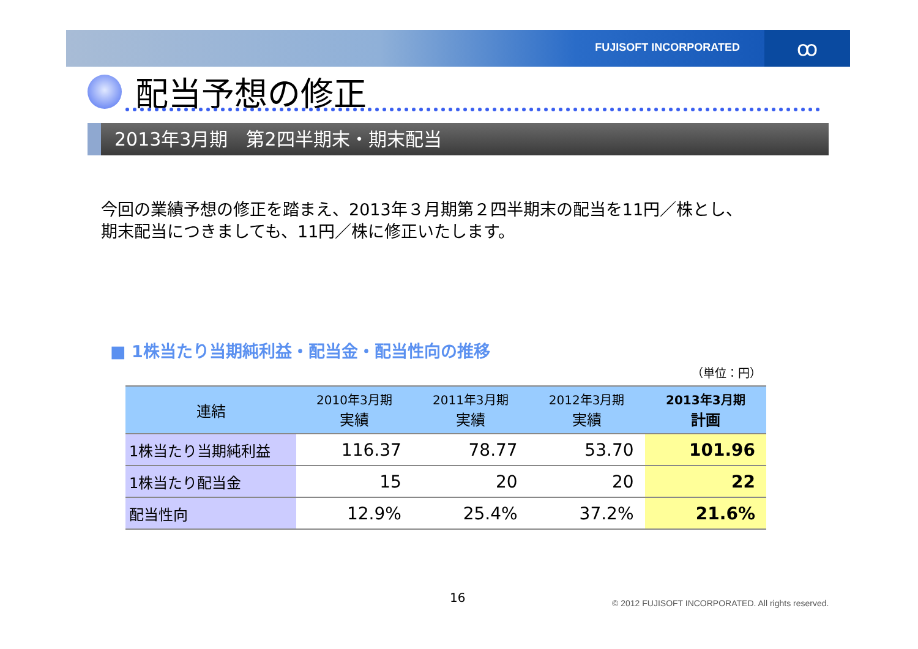FUJISOFT INCORPORATED ꝏ
配当予想の修正
2013年3月期　第2四半期末・期末配当
今回の業績予想の修正を踏まえ、2013年３月期第２四半期末の配当を11円／株とし、
期末配当につきましても、11円／株に修正いたします。
■ 1株当たり当期純利益・配当金・配当性向の推移
（単位：円）
| 連結 | 2010年3月期 実績 | 2011年3月期 実績 | 2012年3月期 実績 | 2013年3月期 計画 |
| --- | --- | --- | --- | --- |
| 1株当たり当期純利益 | 116.37 | 78.77 | 53.70 | 101.96 |
| 1株当たり配当金 | 15 | 20 | 20 | 22 |
| 配当性向 | 12.9% | 25.4% | 37.2% | 21.6% |
16
© 2012 FUJISOFT INCORPORATED. All rights reserved.